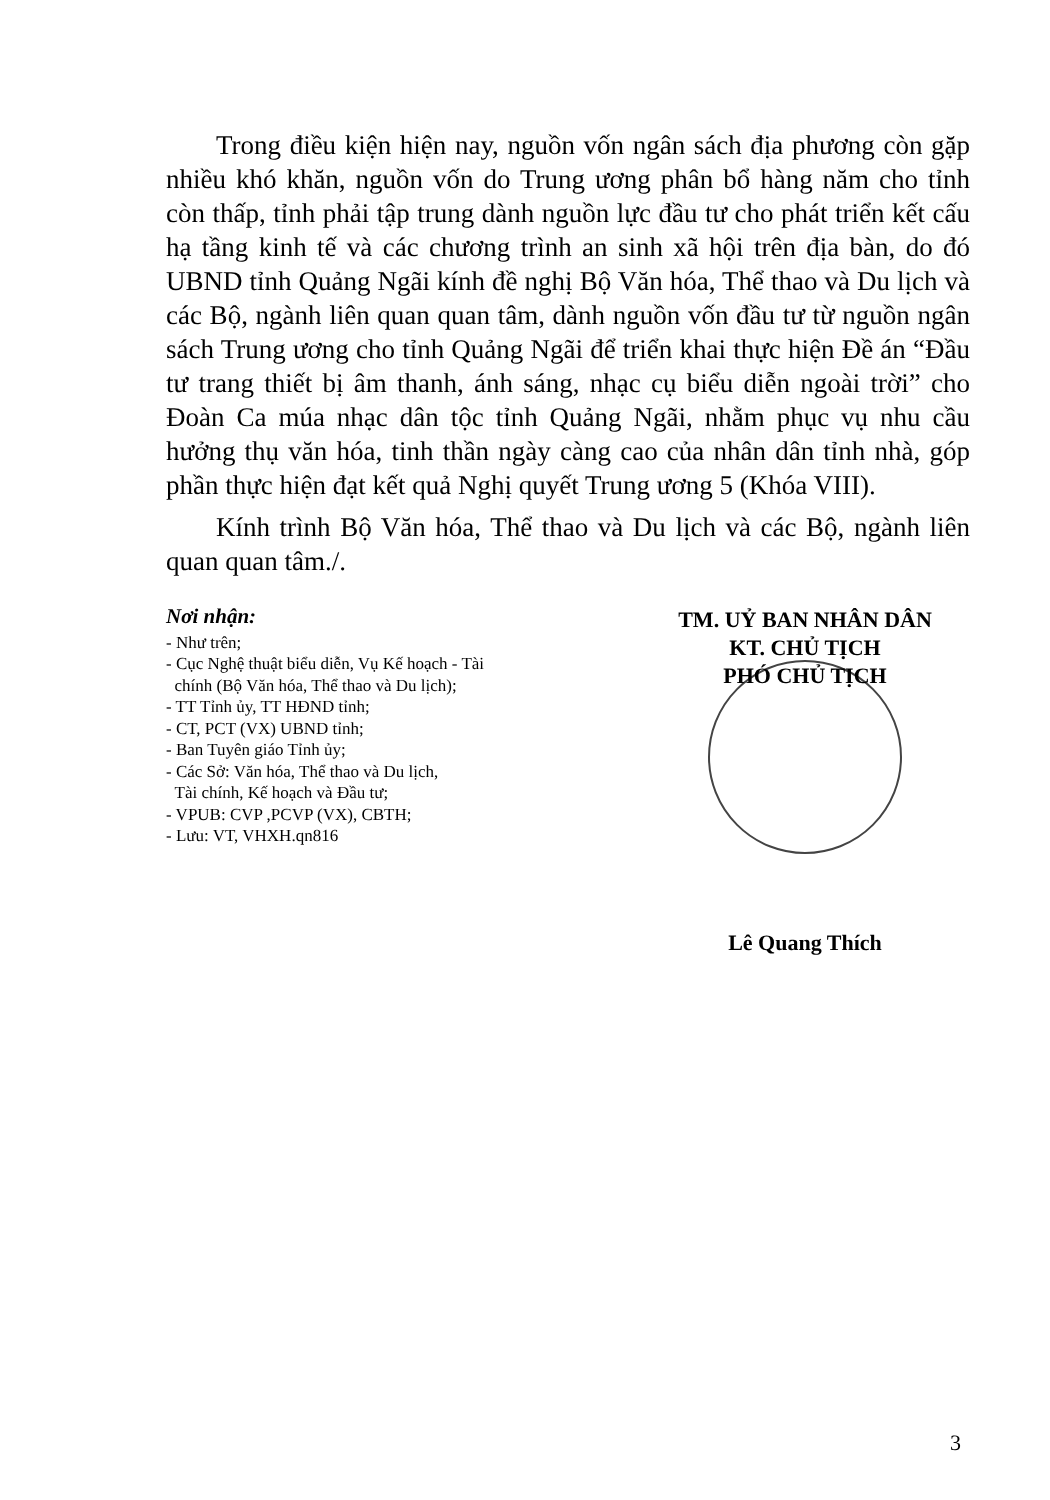Trong điều kiện hiện nay, nguồn vốn ngân sách địa phương còn gặp nhiều khó khăn, nguồn vốn do Trung ương phân bổ hàng năm cho tỉnh còn thấp, tỉnh phải tập trung dành nguồn lực đầu tư cho phát triển kết cấu hạ tầng kinh tế và các chương trình an sinh xã hội trên địa bàn, do đó UBND tỉnh Quảng Ngãi kính đề nghị Bộ Văn hóa, Thể thao và Du lịch và các Bộ, ngành liên quan quan tâm, dành nguồn vốn đầu tư từ nguồn ngân sách Trung ương cho tỉnh Quảng Ngãi để triển khai thực hiện Đề án “Đầu tư trang thiết bị âm thanh, ánh sáng, nhạc cụ biểu diễn ngoài trời” cho Đoàn Ca múa nhạc dân tộc tỉnh Quảng Ngãi, nhằm phục vụ nhu cầu hưởng thụ văn hóa, tinh thần ngày càng cao của nhân dân tỉnh nhà, góp phần thực hiện đạt kết quả Nghị quyết Trung ương 5 (Khóa VIII).
Kính trình Bộ Văn hóa, Thể thao và Du lịch và các Bộ, ngành liên quan quan tâm./.
Nơi nhận:
- Như trên;
- Cục Nghệ thuật biểu diễn, Vụ Kế hoạch - Tài
chính (Bộ Văn hóa, Thể thao và Du lịch);
- TT Tỉnh ủy, TT HĐND tỉnh;
- CT, PCT (VX) UBND tỉnh;
- Ban Tuyên giáo Tỉnh ủy;
- Các Sở: Văn hóa, Thể thao và Du lịch,
Tài chính, Kế hoạch và Đầu tư;
- VPUB: CVP ,PCVP (VX), CBTH;
- Lưu: VT, VHXH.qn816
TM. UỶ BAN NHÂN DÂN
KT. CHỦ TỊCH
PHÓ CHỦ TỊCH
Lê Quang Thích
3